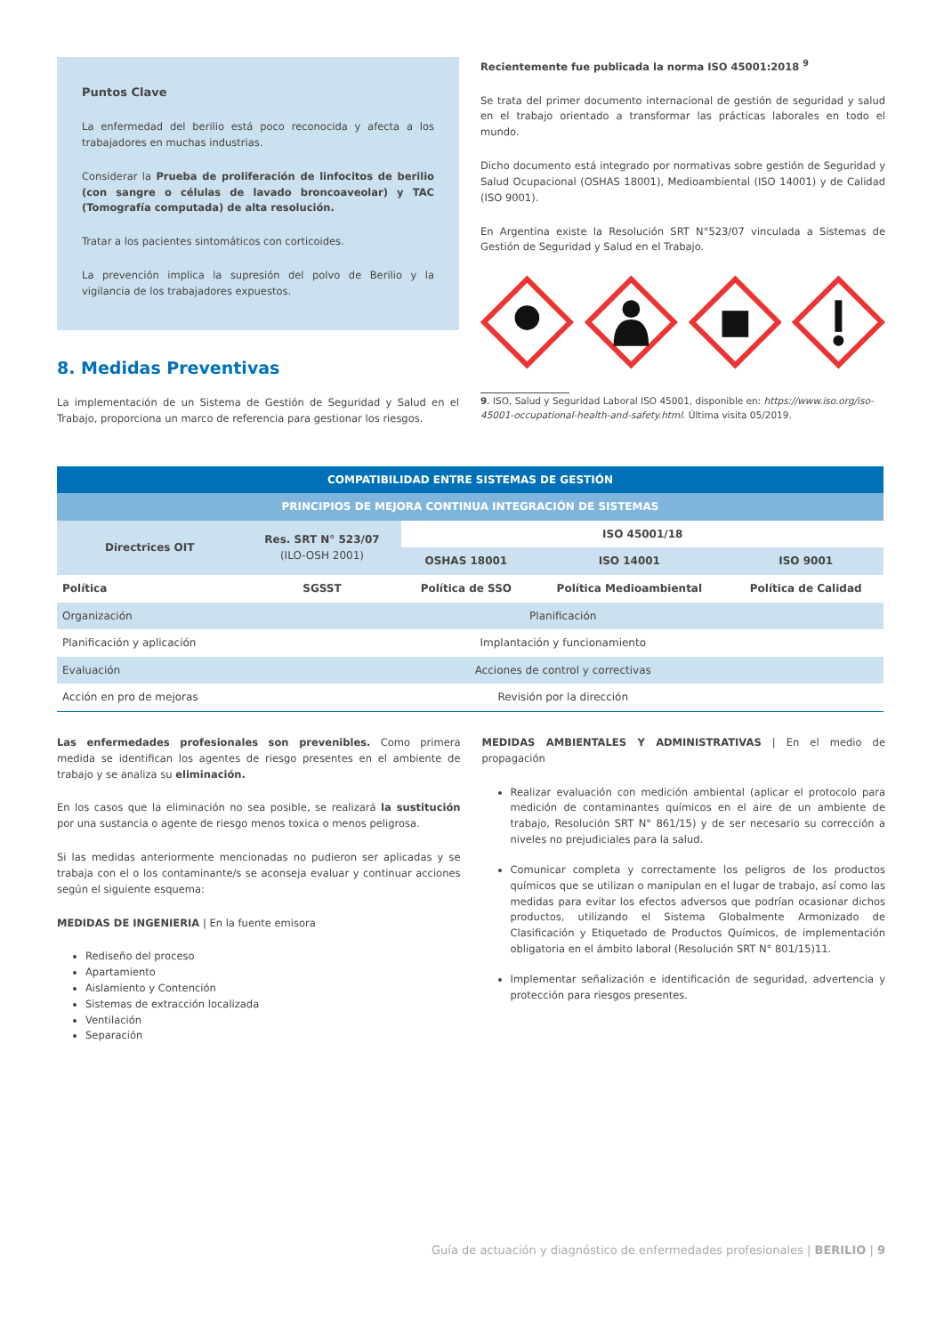Puntos Clave
La enfermedad del berilio está poco reconocida y afecta a los trabajadores en muchas industrias.
Considerar la Prueba de proliferación de linfocitos de berilio (con sangre o células de lavado broncoaveolar) y TAC (Tomografía computada) de alta resolución.
Tratar a los pacientes sintomáticos con corticoides.
La prevención implica la supresión del polvo de Berilio y la vigilancia de los trabajadores expuestos.
8. Medidas Preventivas
La implementación de un Sistema de Gestión de Seguridad y Salud en el Trabajo, proporciona un marco de referencia para gestionar los riesgos.
Recientemente fue publicada la norma ISO 45001:2018 <sup>9</sup>
Se trata del primer documento internacional de gestión de seguridad y salud en el trabajo orientado a transformar las prácticas laborales en todo el mundo.
Dicho documento está integrado por normativas sobre gestión de Seguridad y Salud Ocupacional (OSHAS 18001), Medioambiental (ISO 14001) y de Calidad (ISO 9001).
En Argentina existe la Resolución SRT N°523/07 vinculada a Sistemas de Gestión de Seguridad y Salud en el Trabajo.
9. ISO, Salud y Seguridad Laboral ISO 45001, disponible en: https://www.iso.org/iso-45001-occupational-health-and-safety.html. Última visita 05/2019.
| COMPATIBILIDAD ENTRE SISTEMAS DE GESTIÓN | | | | |
| --- | --- | --- | --- | --- |
| PRINCIPIOS DE MEJORA CONTINUA INTEGRACIÓN DE SISTEMAS | | | | |
| Directrices OIT | Res. SRT N° 523/07 (ILO-OSH 2001) | ISO 45001/18 | | |
| | | OSHAS 18001 | ISO 14001 | ISO 9001 |
| Política | SGSST | Política de SSO | Política Medioambiental | Política de Calidad |
| Organización | Planificación | | | |
| Planificación y aplicación | Implantación y funcionamiento | | | |
| Evaluación | Acciones de control y correctivas | | | |
| Acción en pro de mejoras | Revisión por la dirección | | | |
Las enfermedades profesionales son prevenibles. Como primera medida se identifican los agentes de riesgo presentes en el ambiente de trabajo y se analiza su eliminación.
En los casos que la eliminación no sea posible, se realizará la sustitución por una sustancia o agente de riesgo menos toxica o menos peligrosa.
Si las medidas anteriormente mencionadas no pudieron ser aplicadas y se trabaja con el o los contaminante/s se aconseja evaluar y continuar acciones según el siguiente esquema:
MEDIDAS DE INGENIERIA | En la fuente emisora
Rediseño del proceso
Apartamiento
Aislamiento y Contención
Sistemas de extracción localizada
Ventilación
Separación
MEDIDAS AMBIENTALES Y ADMINISTRATIVAS | En el medio de propagación
Realizar evaluación con medición ambiental (aplicar el protocolo para medición de contaminantes químicos en el aire de un ambiente de trabajo, Resolución SRT N° 861/15) y de ser necesario su corrección a niveles no prejudiciales para la salud.
Comunicar completa y correctamente los peligros de los productos químicos que se utilizan o manipulan en el lugar de trabajo, así como las medidas para evitar los efectos adversos que podrían ocasionar dichos productos, utilizando el Sistema Globalmente Armonizado de Clasificación y Etiquetado de Productos Químicos, de implementación obligatoria en el ámbito laboral (Resolución SRT N° 801/15)11.
Implementar señalización e identificación de seguridad, advertencia y protección para riesgos presentes.
Guía de actuación y diagnóstico de enfermedades profesionales | BERILIO | 9